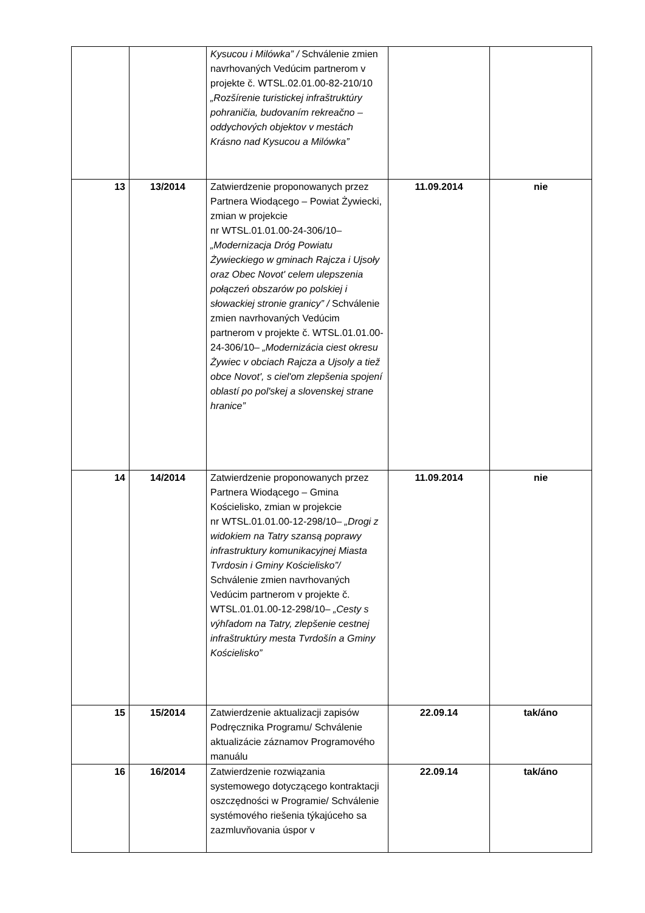| | | Kysucou i Milówka” / Schválenie zmien navrhovaných Vedúcim partnerom v projekte č. WTSL.02.01.00-82-210/10 „Rozšírenie turistickej infraštruktúry pohraničia, budovaním rekreačno – oddychových objektov v mestách Krásno nad Kysucou a Milówka” | | |
| 13 | 13/2014 | Zatwierdzenie proponowanych przez Partnera Wiodącego – Powiat Żywiecki, zmian w projekcie nr WTSL.01.01.00-24-306/10– „Modernizacja Dróg Powiatu Żywieckiego w gminach Rajcza i Ujsoły oraz Obec Novot' celem ulepszenia połączeń obszarów po polskiej i słowackiej stronie granicy” / Schválenie zmien navrhovaných Vedúcim partnerom v projekte č. WTSL.01.01.00-24-306/10– „Modernizácia ciest okresu Żywiec v obciach Rajcza a Ujsoly a tiež obce Novot', s ciel'om zlepšenia spojení oblastí po pol'skej a slovenskej strane hranice” | 11.09.2014 | nie |
| 14 | 14/2014 | Zatwierdzenie proponowanych przez Partnera Wiodącego – Gmina Kościelisko, zmian w projekcie nr WTSL.01.01.00-12-298/10– „Drogi z widokiem na Tatry szansą poprawy infrastruktury komunikacyjnej Miasta Tvrdosin i Gminy Kościelisko”/ Schválenie zmien navrhovaných Vedúcim partnerom v projekte č. WTSL.01.01.00-12-298/10– „Cesty s výhľadom na Tatry, zlepšenie cestnej infraštruktúry mesta Tvrdošín a Gminy Kościelisko” | 11.09.2014 | nie |
| 15 | 15/2014 | Zatwierdzenie aktualizacji zapisów Podręcznika Programu/ Schválenie aktualizácie záznamov Programového manuálu | 22.09.14 | tak/áno |
| 16 | 16/2014 | Zatwierdzenie rozwiązania systemowego dotyczącego kontraktacji oszczędności w Programie/ Schválenie systémového riešenia týkajúceho sa zazmluvňovania úspor v | 22.09.14 | tak/áno |